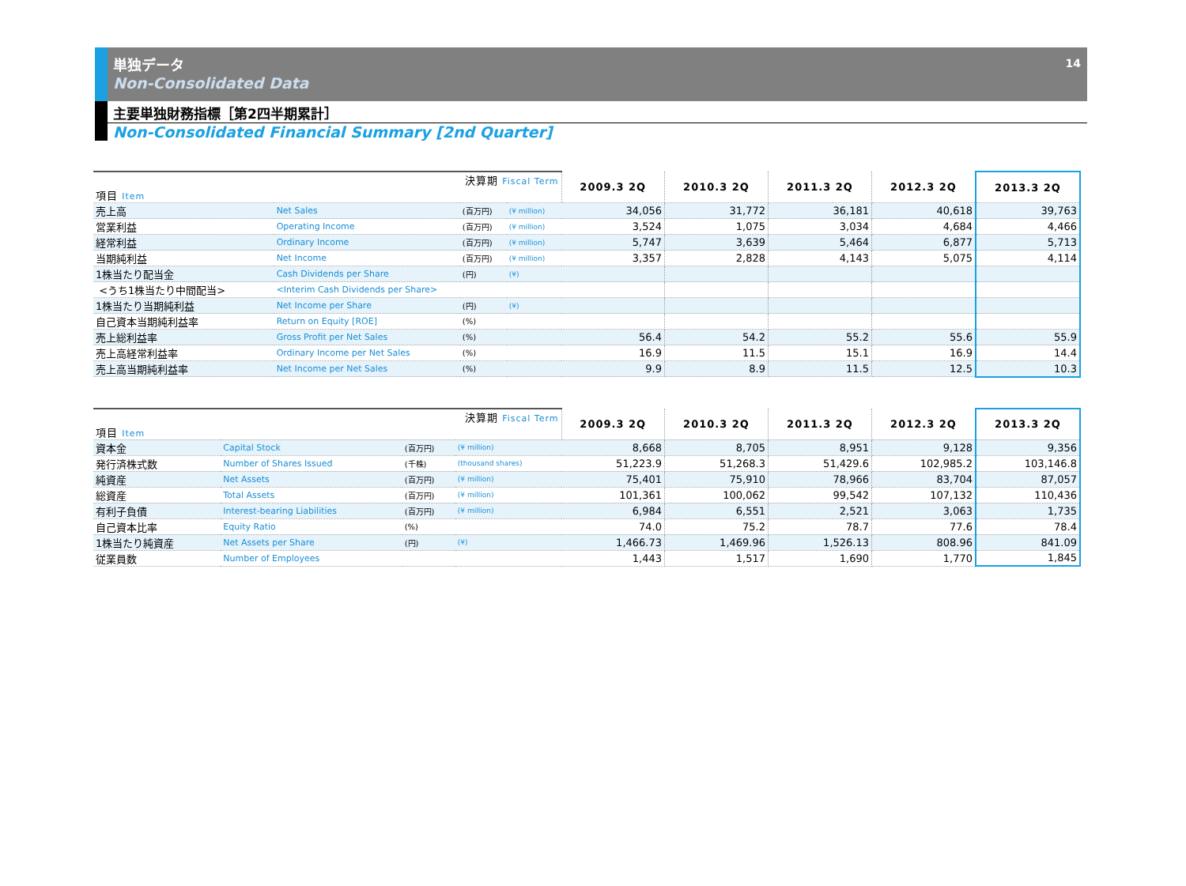単独データ
Non-Consolidated Data
14
主要単独財務指標［第2四半期累計］
Non-Consolidated Financial Summary [2nd Quarter]
| 決算期 Fiscal Term 項目 Item | | | | 2009.3 2Q | 2010.3 2Q | 2011.3 2Q | 2012.3 2Q | 2013.3 2Q |
| --- | --- | --- | --- | --- | --- | --- | --- | --- |
| 売上高 | Net Sales | (百万円) | (¥ million) | 34,056 | 31,772 | 36,181 | 40,618 | 39,763 |
| 営業利益 | Operating Income | (百万円) | (¥ million) | 3,524 | 1,075 | 3,034 | 4,684 | 4,466 |
| 経常利益 | Ordinary Income | (百万円) | (¥ million) | 5,747 | 3,639 | 5,464 | 6,877 | 5,713 |
| 当期純利益 | Net Income | (百万円) | (¥ million) | 3,357 | 2,828 | 4,143 | 5,075 | 4,114 |
| 1株当たり配当金 | Cash Dividends per Share | (円) | (¥) | | | | | |
| <うち1株当たり中間配当> | <Interim Cash Dividends per Share> | | | | | | | |
| 1株当たり当期純利益 | Net Income per Share | (円) | (¥) | | | | | |
| 自己資本当期純利益率 | Return on Equity [ROE] | (%) | | | | | | |
| 売上総利益率 | Gross Profit per Net Sales | (%) | | 56.4 | 54.2 | 55.2 | 55.6 | 55.9 |
| 売上高経常利益率 | Ordinary Income per Net Sales | (%) | | 16.9 | 11.5 | 15.1 | 16.9 | 14.4 |
| 売上高当期純利益率 | Net Income per Net Sales | (%) | | 9.9 | 8.9 | 11.5 | 12.5 | 10.3 |
| 決算期 Fiscal Term 項目 Item | | | | 2009.3 2Q | 2010.3 2Q | 2011.3 2Q | 2012.3 2Q | 2013.3 2Q |
| --- | --- | --- | --- | --- | --- | --- | --- | --- |
| 資本金 | Capital Stock | (百万円) | (¥ million) | 8,668 | 8,705 | 8,951 | 9,128 | 9,356 |
| 発行済株式数 | Number of Shares Issued | (千株) | (thousand shares) | 51,223.9 | 51,268.3 | 51,429.6 | 102,985.2 | 103,146.8 |
| 純資産 | Net Assets | (百万円) | (¥ million) | 75,401 | 75,910 | 78,966 | 83,704 | 87,057 |
| 総資産 | Total Assets | (百万円) | (¥ million) | 101,361 | 100,062 | 99,542 | 107,132 | 110,436 |
| 有利子負債 | Interest-bearing Liabilities | (百万円) | (¥ million) | 6,984 | 6,551 | 2,521 | 3,063 | 1,735 |
| 自己資本比率 | Equity Ratio | (%) | | 74.0 | 75.2 | 78.7 | 77.6 | 78.4 |
| 1株当たり純資産 | Net Assets per Share | (円) | (¥) | 1,466.73 | 1,469.96 | 1,526.13 | 808.96 | 841.09 |
| 従業員数 | Number of Employees | | | 1,443 | 1,517 | 1,690 | 1,770 | 1,845 |